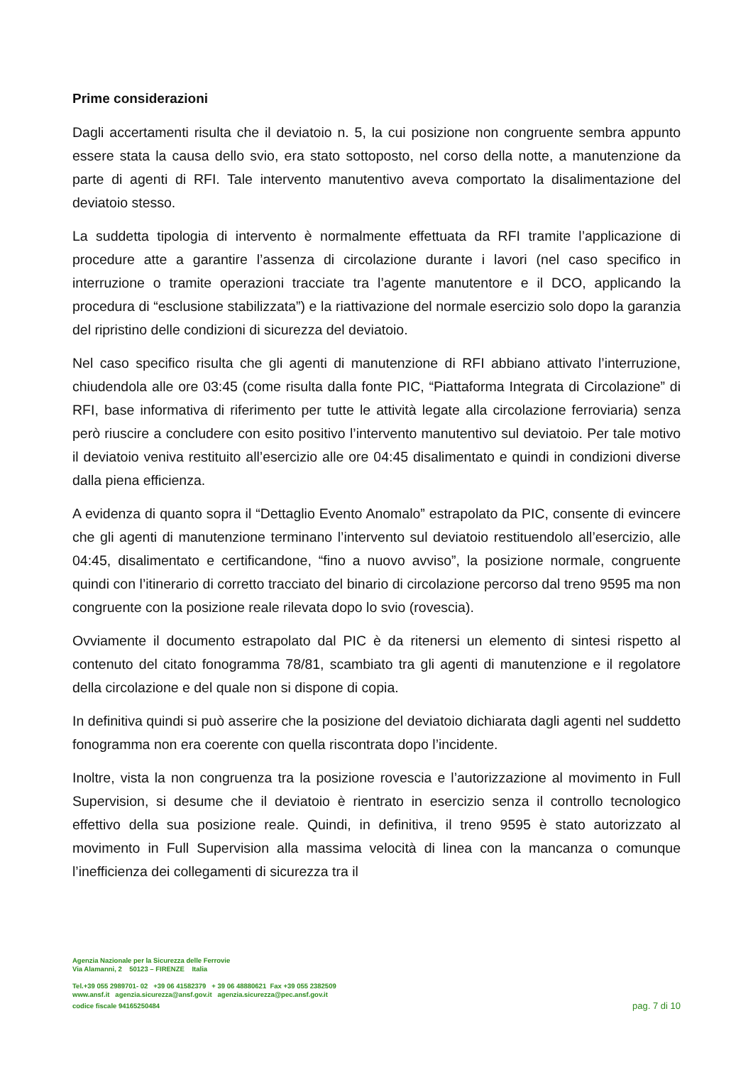Prime considerazioni
Dagli accertamenti risulta che il deviatoio n. 5, la cui posizione non congruente sembra appunto essere stata la causa dello svio, era stato sottoposto, nel corso della notte, a manutenzione da parte di agenti di RFI. Tale intervento manutentivo aveva comportato la disalimentazione del deviatoio stesso.
La suddetta tipologia di intervento è normalmente effettuata da RFI tramite l’applicazione di procedure atte a garantire l’assenza di circolazione durante i lavori (nel caso specifico in interruzione o tramite operazioni tracciate tra l’agente manutentore e il DCO, applicando la procedura di “esclusione stabilizzata”) e la riattivazione del normale esercizio solo dopo la garanzia del ripristino delle condizioni di sicurezza del deviatoio.
Nel caso specifico risulta che gli agenti di manutenzione di RFI abbiano attivato l’interruzione, chiudendola alle ore 03:45 (come risulta dalla fonte PIC, “Piattaforma Integrata di Circolazione” di RFI, base informativa di riferimento per tutte le attività legate alla circolazione ferroviaria) senza però riuscire a concludere con esito positivo l’intervento manutentivo sul deviatoio. Per tale motivo il deviatoio veniva restituito all’esercizio alle ore 04:45 disalimentato e quindi in condizioni diverse dalla piena efficienza.
A evidenza di quanto sopra il “Dettaglio Evento Anomalo” estrapolato da PIC, consente di evincere che gli agenti di manutenzione terminano l’intervento sul deviatoio restituendolo all’esercizio, alle 04:45, disalimentato e certificandone, “fino a nuovo avviso”, la posizione normale, congruente quindi con l’itinerario di corretto tracciato del binario di circolazione percorso dal treno 9595 ma non congruente con la posizione reale rilevata dopo lo svio (rovescia).
Ovviamente il documento estrapolato dal PIC è da ritenersi un elemento di sintesi rispetto al contenuto del citato fonogramma 78/81, scambiato tra gli agenti di manutenzione e il regolatore della circolazione e del quale non si dispone di copia.
In definitiva quindi si può asserire che la posizione del deviatoio dichiarata dagli agenti nel suddetto fonogramma non era coerente con quella riscontrata dopo l’incidente.
Inoltre, vista la non congruenza tra la posizione rovescia e l’autorizzazione al movimento in Full Supervision, si desume che il deviatoio è rientrato in esercizio senza il controllo tecnologico effettivo della sua posizione reale. Quindi, in definitiva, il treno 9595 è stato autorizzato al movimento in Full Supervision alla massima velocità di linea con la mancanza o comunque l’inefficienza dei collegamenti di sicurezza tra il
Agenzia Nazionale per la Sicurezza delle Ferrovie
Via Alamanni, 2 50123 – FIRENZE Italia
Tel.+39 055 2989701- 02 +39 06 41582379 + 39 06 48880621 Fax +39 055 2382509
www.ansf.it agenzia.sicurezza@ansf.gov.it agenzia.sicurezza@pec.ansf.gov.it
codice fiscale 94165250484
pag. 7 di 10